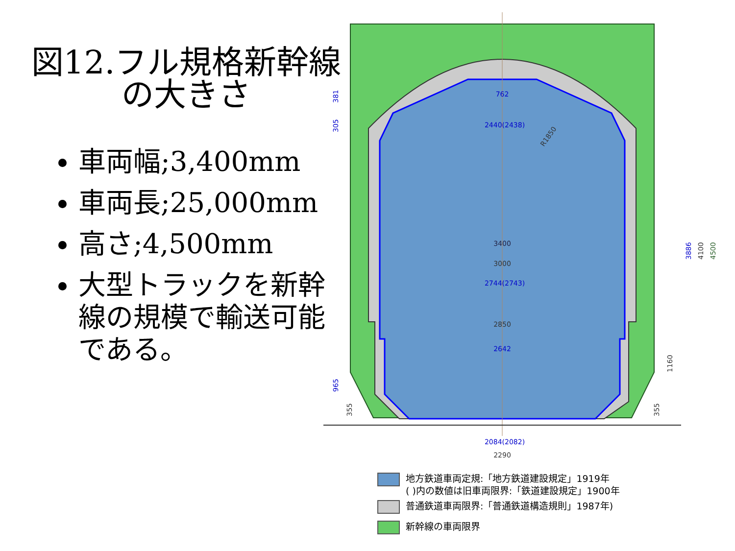図12.フル規格新幹線
の大きさ
車両幅;3,400mm
車両長;25,000mm
高さ;4,500mm
大型トラックを新幹線の規模で輸送可能である。
762
2440(2438)
2744(2743)
2642
2084(2082)
3000
2850
2290
3400
R1850
3886
4100
4500
381
305
965
355
1160
355
地方鉄道車両定規:「地方鉄道建設規定」1919年
( )内の数値は旧車両限界:「鉄道建設規定」1900年
普通鉄道車両限界:「普通鉄道構造規則」1987年)
新幹線の車両限界